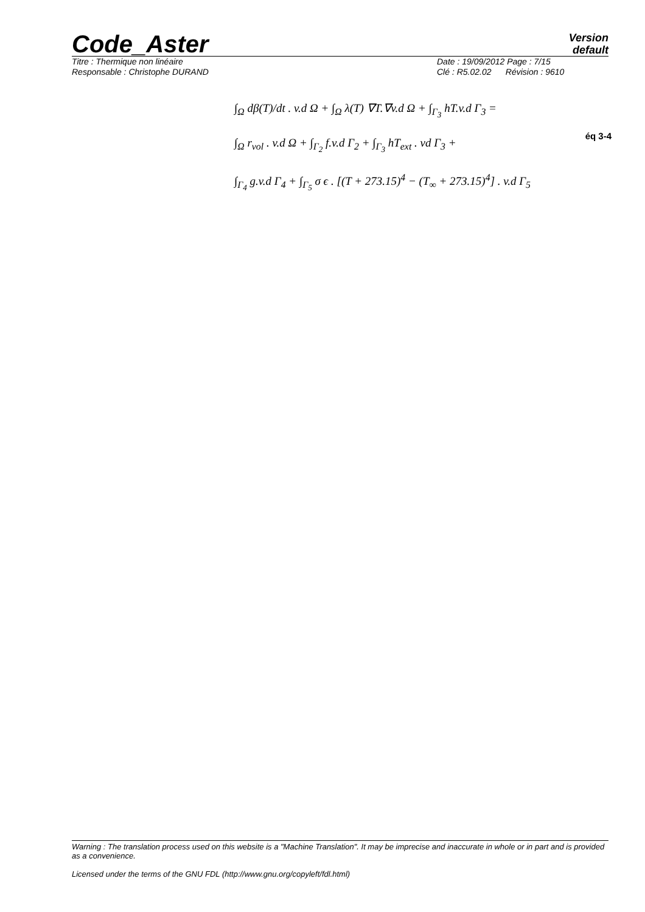Code_Aster
Version
default
Titre : Thermique non linéaire
Responsable : Christophe DURAND
Date : 19/09/2012 Page : 7/15
Clé : R5.02.02 Révision : 9610
∫<sub>Ω</sub> dβ(T)/dt . v.d Ω + ∫<sub>Ω</sub> λ(T) ∇T.∇v.d Ω + ∫<sub>Γ<sub>3</sub></sub> hT.v.d Γ<sub>3</sub> =
∫<sub>Ω</sub> r<sub>vol</sub> . v.d Ω + ∫<sub>Γ<sub>2</sub></sub> f.v.d Γ<sub>2</sub> + ∫<sub>Γ<sub>3</sub></sub> hT<sub>ext</sub> . vd Γ<sub>3</sub> +
∫<sub>Γ<sub>4</sub></sub> g.v.d Γ<sub>4</sub> + ∫<sub>Γ<sub>5</sub></sub> σ ϵ . [(T + 273.15)<sup>4</sup> − (T<sub>∞</sub> + 273.15)<sup>4</sup>] . v.d Γ<sub>5</sub>
éq 3-4
Warning : The translation process used on this website is a "Machine Translation". It may be imprecise and inaccurate in whole or in part and is provided as a convenience.
Licensed under the terms of the GNU FDL (http://www.gnu.org/copyleft/fdl.html)